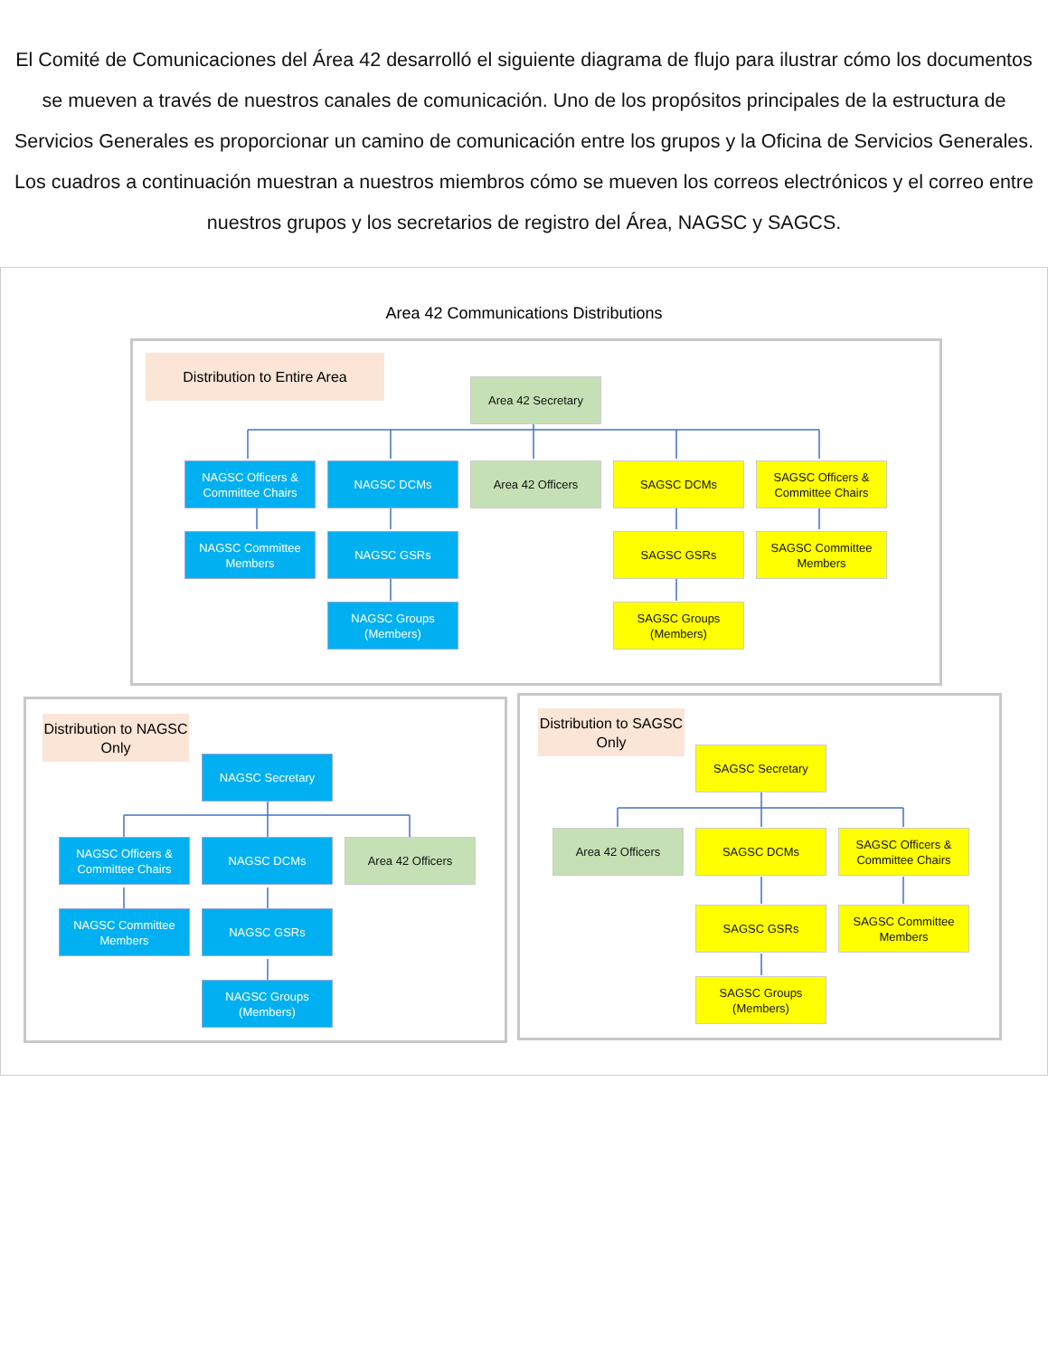El Comité de Comunicaciones del Área 42 desarrolló el siguiente diagrama de flujo para ilustrar cómo los documentos se mueven a través de nuestros canales de comunicación. Uno de los propósitos principales de la estructura de Servicios Generales es proporcionar un camino de comunicación entre los grupos y la Oficina de Servicios Generales. Los cuadros a continuación muestran a nuestros miembros cómo se mueven los correos electrónicos y el correo entre nuestros grupos y los secretarios de registro del Área, NAGSC y SAGCS.
Area 42 Communications Distributions
Distribution to Entire Area
Area 42 Secretary
NAGSC Officers & Committee Chairs
NAGSC DCMs
Area 42 Officers
SAGSC DCMs
SAGSC Officers & Committee Chairs
NAGSC Committee Members
NAGSC GSRs
SAGSC GSRs
SAGSC Committee Members
NAGSC Groups (Members)
SAGSC Groups (Members)
Distribution to NAGSC Only
NAGSC Secretary
NAGSC Officers & Committee Chairs
NAGSC DCMs
Area 42 Officers
NAGSC Committee Members
NAGSC GSRs
NAGSC Groups (Members)
Distribution to SAGSC Only
SAGSC Secretary
Area 42 Officers
SAGSC DCMs
SAGSC Officers & Committee Chairs
SAGSC GSRs
SAGSC Committee Members
SAGSC Groups (Members)